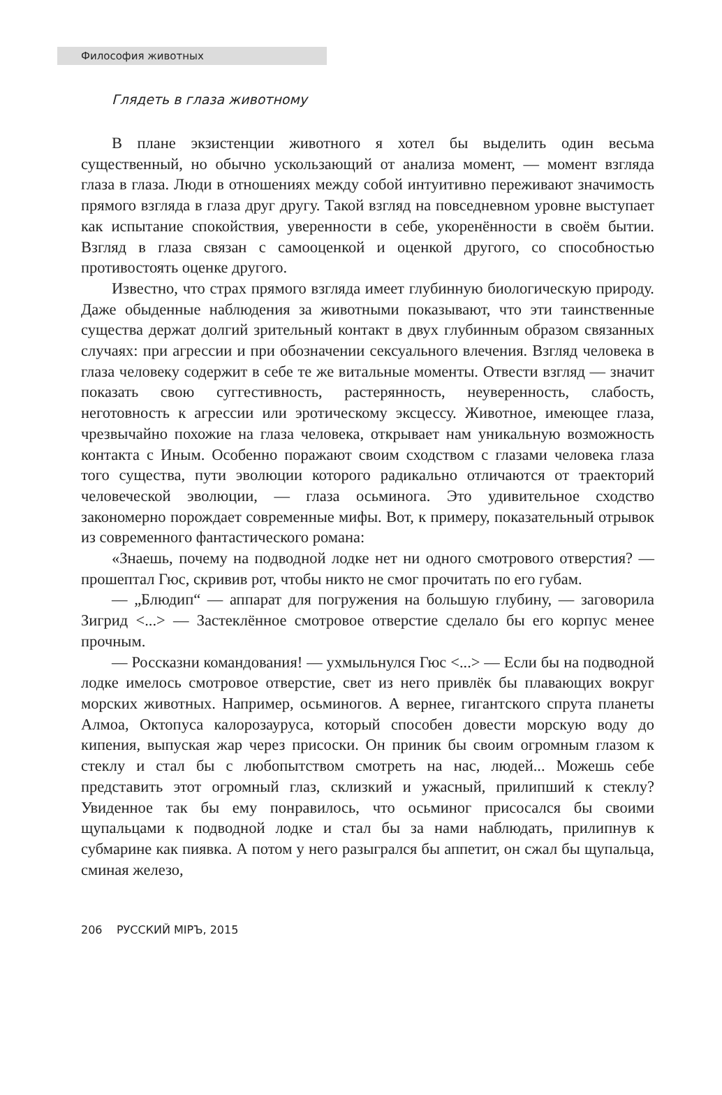Философия животных
Глядеть в глаза животному
В плане экзистенции животного я хотел бы выделить один весьма существенный, но обычно ускользающий от анализа момент, — момент взгляда глаза в глаза. Люди в отношениях между собой интуитивно переживают значимость прямого взгляда в глаза друг другу. Такой взгляд на повседневном уровне выступает как испытание спокойствия, уверенности в себе, укоренённости в своём бытии. Взгляд в глаза связан с самооценкой и оценкой другого, со способностью противостоять оценке другого.
Известно, что страх прямого взгляда имеет глубинную биологическую природу. Даже обыденные наблюдения за животными показывают, что эти таинственные существа держат долгий зрительный контакт в двух глубинным образом связанных случаях: при агрессии и при обозначении сексуального влечения. Взгляд человека в глаза человеку содержит в себе те же витальные моменты. Отвести взгляд — значит показать свою суггестивность, растерянность, неуверенность, слабость, неготовность к агрессии или эротическому эксцессу. Животное, имеющее глаза, чрезвычайно похожие на глаза человека, открывает нам уникальную возможность контакта с Иным. Особенно поражают своим сходством с глазами человека глаза того существа, пути эволюции которого радикально отличаются от траекторий человеческой эволюции, — глаза осьминога. Это удивительное сходство закономерно порождает современные мифы. Вот, к примеру, показательный отрывок из современного фантастического романа:
«Знаешь, почему на подводной лодке нет ни одного смотрового отверстия? — прошептал Гюс, скривив рот, чтобы никто не смог прочитать по его губам.
— „Блюдип“ — аппарат для погружения на большую глубину, — заговорила Зигрид <...> — Застеклённое смотровое отверстие сделало бы его корпус менее прочным.
— Россказни командования! — ухмыльнулся Гюс <...> — Если бы на подводной лодке имелось смотровое отверстие, свет из него привлёк бы плавающих вокруг морских животных. Например, осьминогов. А вернее, гигантского спрута планеты Алмоа, Октопуса калорозауруса, который способен довести морскую воду до кипения, выпуская жар через присоски. Он приник бы своим огромным глазом к стеклу и стал бы с любопытством смотреть на нас, людей... Можешь себе представить этот огромный глаз, склизкий и ужасный, прилипший к стеклу? Увиденное так бы ему понравилось, что осьминог присосался бы своими щупальцами к подводной лодке и стал бы за нами наблюдать, прилипнув к субмарине как пиявка. А потом у него разыгрался бы аппетит, он сжал бы щупальца, сминая железо,
206 РУССКИЙ МIРЪ, 2015